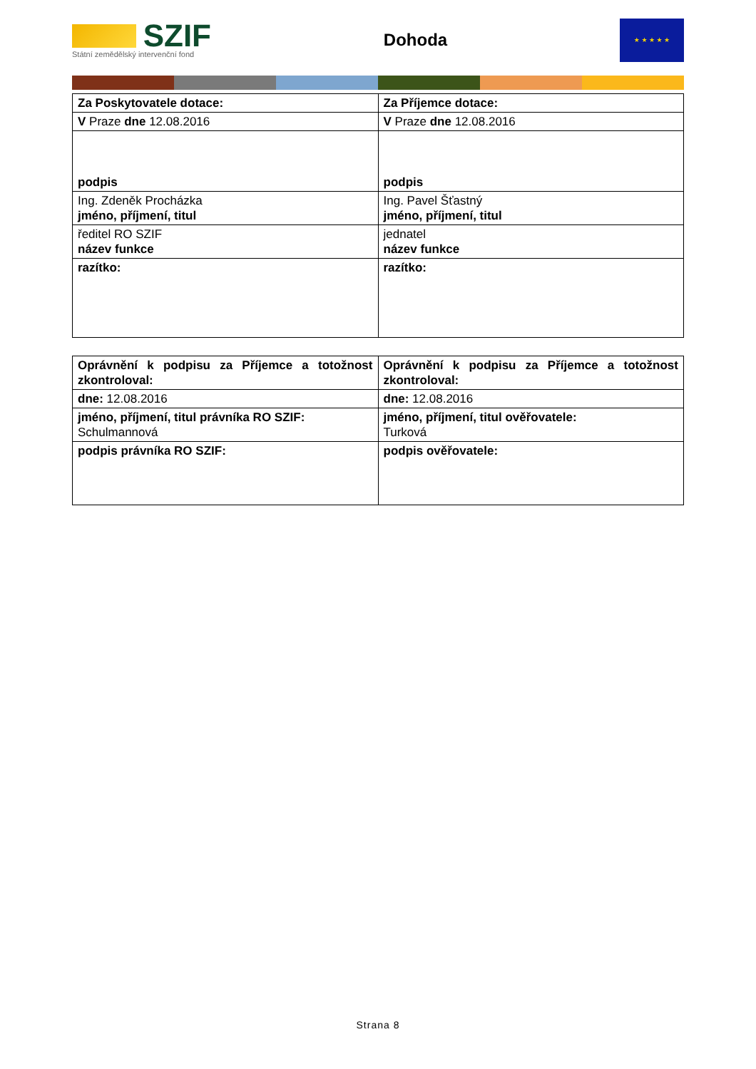SZIF
Státní zemědělský intervenční fond
Dohoda
★ ★ ★ ★ ★
| Za Poskytovatele dotace: | Za Příjemce dotace: |
| V Praze dne 12.08.2016 | V Praze dne 12.08.2016 |
| podpis | podpis |
| Ing. Zdeněk Procházka jméno, příjmení, titul | Ing. Pavel Šťastný jméno, příjmení, titul |
| ředitel RO SZIF název funkce | jednatel název funkce |
| razítko: | razítko: |
| Oprávnění k podpisu za Příjemce a totožnost zkontroloval: | Oprávnění k podpisu za Příjemce a totožnost zkontroloval: |
| dne: 12.08.2016 | dne: 12.08.2016 |
| jméno, příjmení, titul právníka RO SZIF: Schulmannová | jméno, příjmení, titul ověřovatele: Turková |
| podpis právníka RO SZIF: | podpis ověřovatele: |
Strana 8